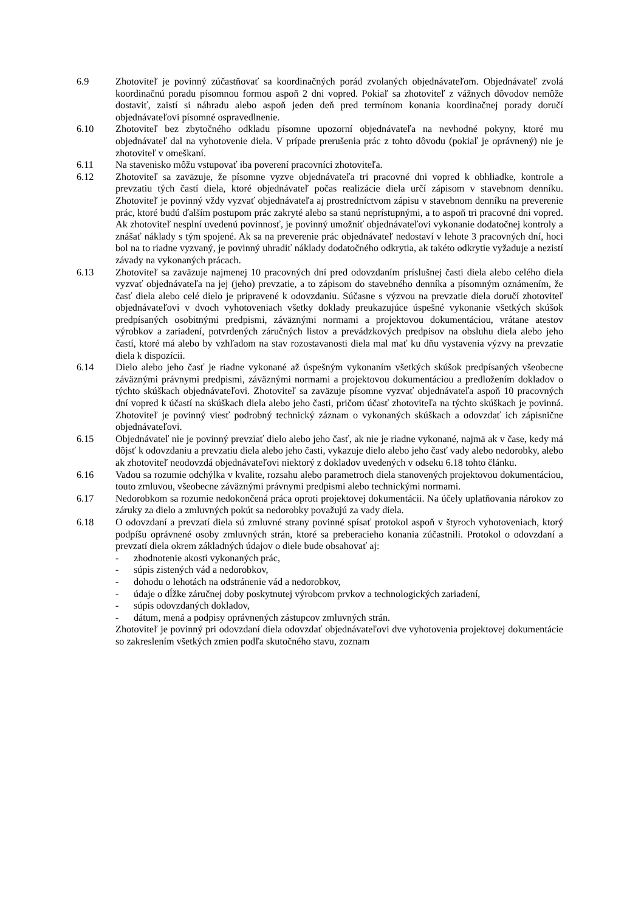6.9 Zhotoviteľ je povinný zúčastňovať sa koordinačných porád zvolaných objednávateľom. Objednávateľ zvolá koordinačnú poradu písomnou formou aspoň 2 dni vopred. Pokiaľ sa zhotoviteľ z vážnych dôvodov nemôže dostaviť, zaistí si náhradu alebo aspoň jeden deň pred termínom konania koordinačnej porady doručí objednávateľovi písomné ospravedlnenie.
6.10 Zhotoviteľ bez zbytočného odkladu písomne upozorní objednávateľa na nevhodné pokyny, ktoré mu objednávateľ dal na vyhotovenie diela. V prípade prerušenia prác z tohto dôvodu (pokiaľ je oprávnený) nie je zhotoviteľ v omeškaní.
6.11 Na stavenisko môžu vstupovať iba poverení pracovníci zhotoviteľa.
6.12 Zhotoviteľ sa zaväzuje, že písomne vyzve objednávateľa tri pracovné dni vopred k obhliadke, kontrole a prevzatiu tých častí diela, ktoré objednávateľ počas realizácie diela určí zápisom v stavebnom denníku. Zhotoviteľ je povinný vždy vyzvať objednávateľa aj prostredníctvom zápisu v stavebnom denníku na preverenie prác, ktoré budú ďalším postupom prác zakryté alebo sa stanú neprístupnými, a to aspoň tri pracovné dni vopred. Ak zhotoviteľ nesplní uvedenú povinnosť, je povinný umožniť objednávateľovi vykonanie dodatočnej kontroly a znášať náklady s tým spojené. Ak sa na preverenie prác objednávateľ nedostaví v lehote 3 pracovných dní, hoci bol na to riadne vyzvaný, je povinný uhradiť náklady dodatočného odkrytia, ak takéto odkrytie vyžaduje a nezistí závady na vykonaných prácach.
6.13 Zhotoviteľ sa zaväzuje najmenej 10 pracovných dní pred odovzdaním príslušnej časti diela alebo celého diela vyzvať objednávateľa na jej (jeho) prevzatie, a to zápisom do stavebného denníka a písomným oznámením, že časť diela alebo celé dielo je pripravené k odovzdaniu. Súčasne s výzvou na prevzatie diela doručí zhotoviteľ objednávateľovi v dvoch vyhotoveniach všetky doklady preukazujúce úspešné vykonanie všetkých skúšok predpísaných osobitnými predpismi, záväznými normami a projektovou dokumentáciou, vrátane atestov výrobkov a zariadení, potvrdených záručných listov a prevádzkových predpisov na obsluhu diela alebo jeho častí, ktoré má alebo by vzhľadom na stav rozostavanosti diela mal mať ku dňu vystavenia výzvy na prevzatie diela k dispozícii.
6.14 Dielo alebo jeho časť je riadne vykonané až úspešným vykonaním všetkých skúšok predpísaných všeobecne záväznými právnymi predpismi, záväznými normami a projektovou dokumentáciou a predložením dokladov o týchto skúškach objednávateľovi. Zhotoviteľ sa zaväzuje písomne vyzvať objednávateľa aspoň 10 pracovných dní vopred k účastí na skúškach diela alebo jeho časti, pričom účasť zhotoviteľa na týchto skúškach je povinná. Zhotoviteľ je povinný viesť podrobný technický záznam o vykonaných skúškach a odovzdať ich zápisnične objednávateľovi.
6.15 Objednávateľ nie je povinný prevziať dielo alebo jeho časť, ak nie je riadne vykonané, najmä ak v čase, kedy má dôjsť k odovzdaniu a prevzatiu diela alebo jeho časti, vykazuje dielo alebo jeho časť vady alebo nedorobky, alebo ak zhotoviteľ neodovzdá objednávateľovi niektorý z dokladov uvedených v odseku 6.18 tohto článku.
6.16 Vadou sa rozumie odchýlka v kvalite, rozsahu alebo parametroch diela stanovených projektovou dokumentáciou, touto zmluvou, všeobecne záväznými právnymi predpismi alebo technickými normami.
6.17 Nedorobkom sa rozumie nedokončená práca oproti projektovej dokumentácii. Na účely uplatňovania nárokov zo záruky za dielo a zmluvných pokút sa nedorobky považujú za vady diela.
6.18 O odovzdaní a prevzatí diela sú zmluvné strany povinné spísať protokol aspoň v štyroch vyhotoveniach, ktorý podpíšu oprávnené osoby zmluvných strán, ktoré sa preberacieho konania zúčastnili. Protokol o odovzdaní a prevzatí diela okrem základných údajov o diele bude obsahovať aj:
- zhodnotenie akosti vykonaných prác,
- súpis zistených vád a nedorobkov,
- dohodu o lehotách na odstránenie vád a nedorobkov,
- údaje o dĺžke záručnej doby poskytnutej výrobcom prvkov a technologických zariadení,
- súpis odovzdaných dokladov,
- dátum, mená a podpisy oprávnených zástupcov zmluvných strán.
Zhotoviteľ je povinný pri odovzdaní diela odovzdať objednávateľovi dve vyhotovenia projektovej dokumentácie so zakreslením všetkých zmien podľa skutočného stavu, zoznam